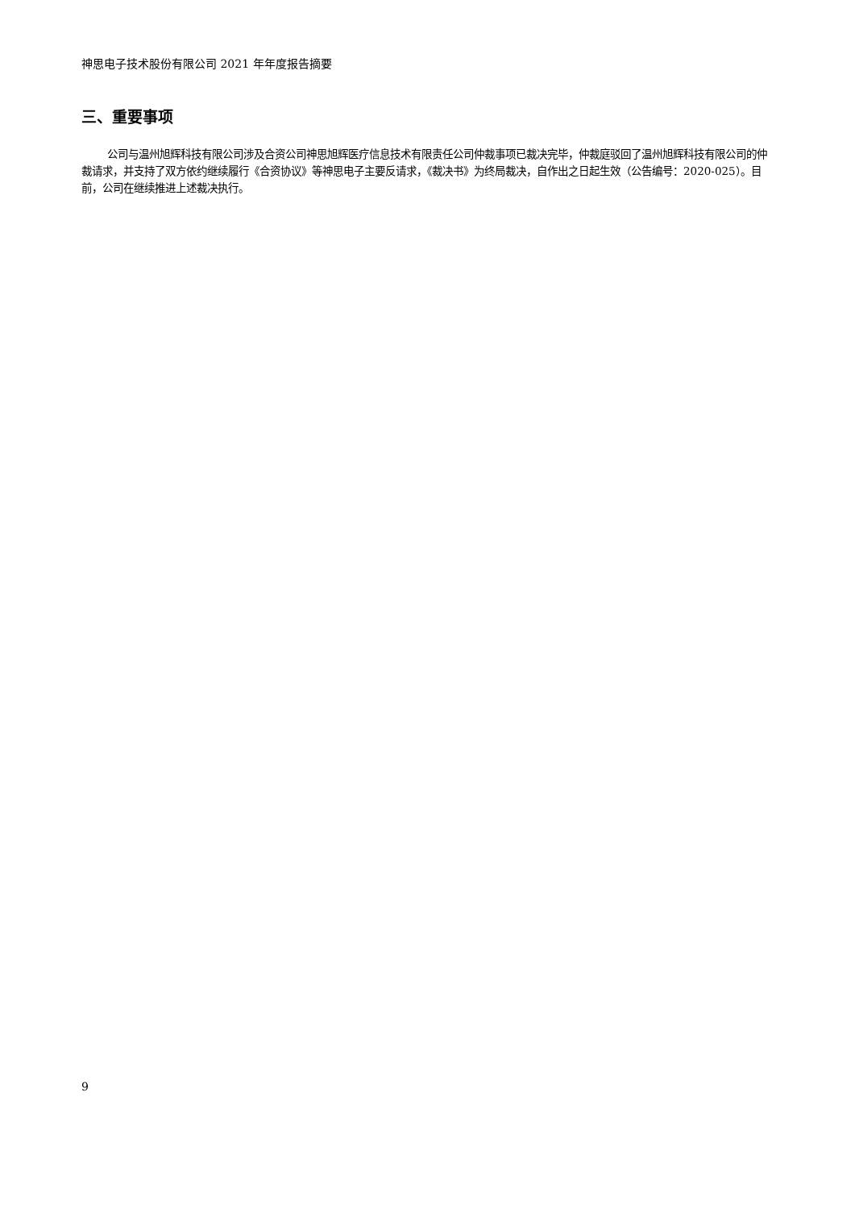神思电子技术股份有限公司 2021 年年度报告摘要
三、重要事项
公司与温州旭辉科技有限公司涉及合资公司神思旭辉医疗信息技术有限责任公司仲裁事项已裁决完毕，仲裁庭驳回了温州旭辉科技有限公司的仲裁请求，并支持了双方依约继续履行《合资协议》等神思电子主要反请求，《裁决书》为终局裁决，自作出之日起生效（公告编号：2020-025）。目前，公司在继续推进上述裁决执行。
9